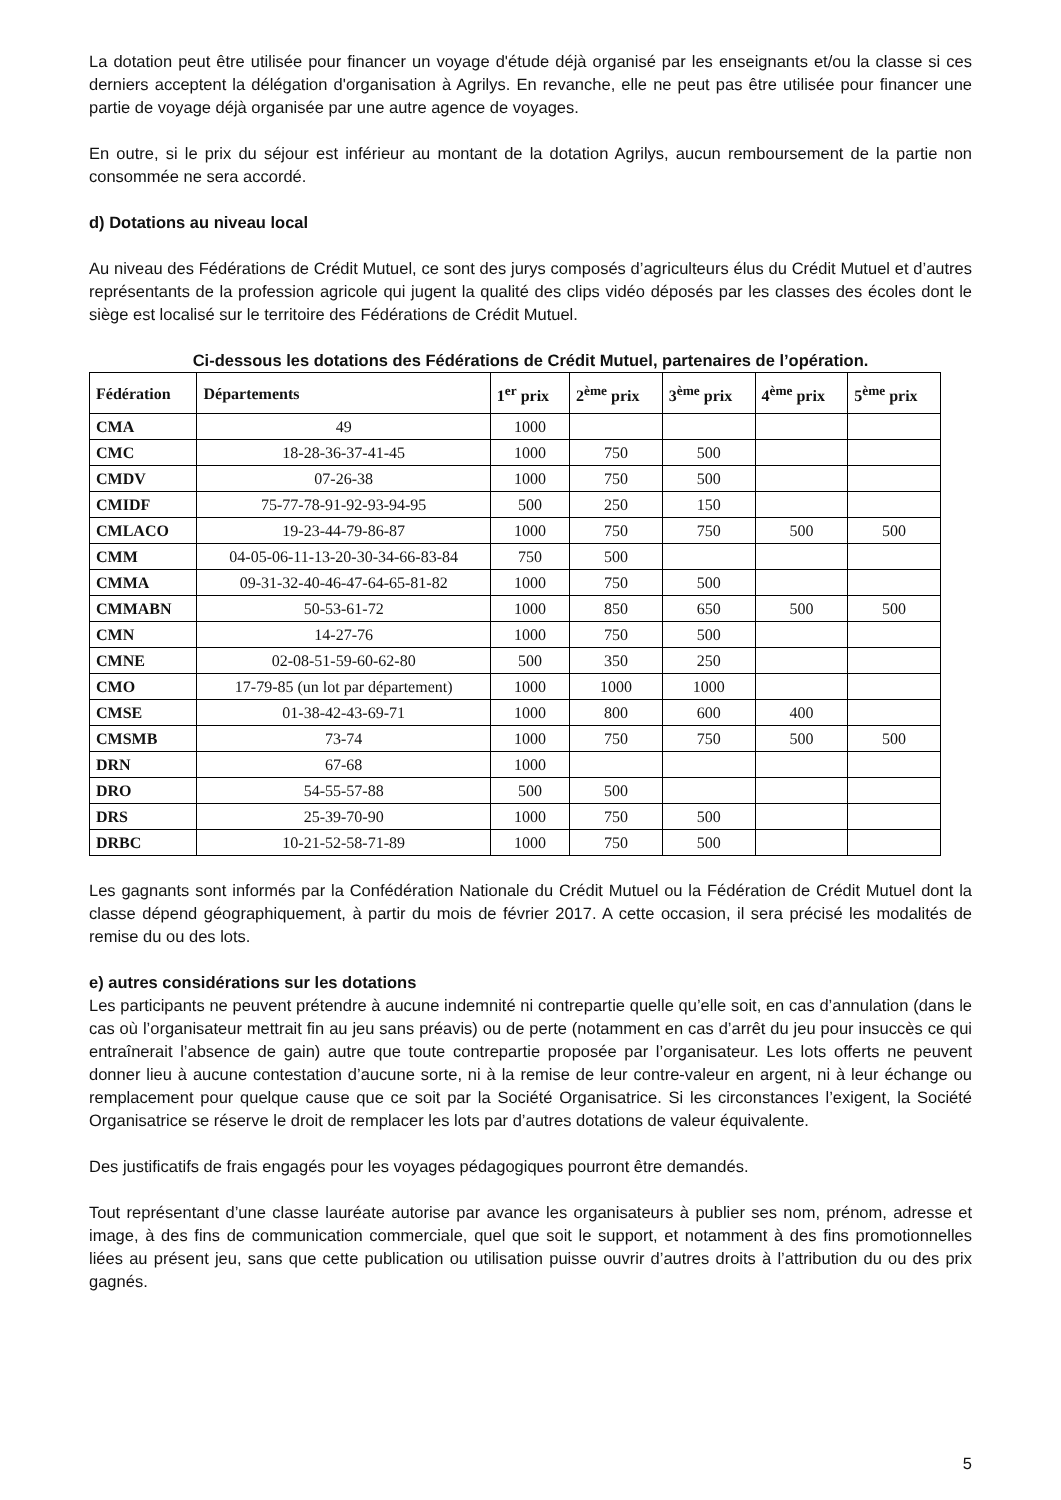La dotation peut être utilisée pour financer un voyage d'étude déjà organisé par les enseignants et/ou la classe si ces derniers acceptent la délégation d'organisation à Agrilys. En revanche, elle ne peut pas être utilisée pour financer une partie de voyage déjà organisée par une autre agence de voyages.
En outre, si le prix du séjour est inférieur au montant de la dotation Agrilys, aucun remboursement de la partie non consommée ne sera accordé.
d) Dotations au niveau local
Au niveau des Fédérations de Crédit Mutuel, ce sont des jurys composés d’agriculteurs élus du Crédit Mutuel et d’autres représentants de la profession agricole qui jugent la qualité des clips vidéo déposés par les classes des écoles dont le siège est localisé sur le territoire des Fédérations de Crédit Mutuel.
Ci-dessous les dotations des Fédérations de Crédit Mutuel, partenaires de l’opération.
| Fédération | Départements | 1<sup>er</sup> prix | 2<sup>ème</sup> prix | 3<sup>ème</sup> prix | 4<sup>ème</sup> prix | 5<sup>ème</sup> prix |
| --- | --- | --- | --- | --- | --- | --- |
| CMA | 49 | 1000 | | | | |
| CMC | 18-28-36-37-41-45 | 1000 | 750 | 500 | | |
| CMDV | 07-26-38 | 1000 | 750 | 500 | | |
| CMIDF | 75-77-78-91-92-93-94-95 | 500 | 250 | 150 | | |
| CMLACO | 19-23-44-79-86-87 | 1000 | 750 | 750 | 500 | 500 |
| CMM | 04-05-06-11-13-20-30-34-66-83-84 | 750 | 500 | | | |
| CMMA | 09-31-32-40-46-47-64-65-81-82 | 1000 | 750 | 500 | | |
| CMMABN | 50-53-61-72 | 1000 | 850 | 650 | 500 | 500 |
| CMN | 14-27-76 | 1000 | 750 | 500 | | |
| CMNE | 02-08-51-59-60-62-80 | 500 | 350 | 250 | | |
| CMO | 17-79-85 (un lot par département) | 1000 | 1000 | 1000 | | |
| CMSE | 01-38-42-43-69-71 | 1000 | 800 | 600 | 400 | |
| CMSMB | 73-74 | 1000 | 750 | 750 | 500 | 500 |
| DRN | 67-68 | 1000 | | | | |
| DRO | 54-55-57-88 | 500 | 500 | | | |
| DRS | 25-39-70-90 | 1000 | 750 | 500 | | |
| DRBC | 10-21-52-58-71-89 | 1000 | 750 | 500 | | |
Les gagnants sont informés par la Confédération Nationale du Crédit Mutuel ou la Fédération de Crédit Mutuel dont la classe dépend géographiquement, à partir du mois de février 2017. A cette occasion, il sera précisé les modalités de remise du ou des lots.
e) autres considérations sur les dotations
Les participants ne peuvent prétendre à aucune indemnité ni contrepartie quelle qu’elle soit, en cas d’annulation (dans le cas où l’organisateur mettrait fin au jeu sans préavis) ou de perte (notamment en cas d’arrêt du jeu pour insuccès ce qui entraînerait l’absence de gain) autre que toute contrepartie proposée par l’organisateur. Les lots offerts ne peuvent donner lieu à aucune contestation d’aucune sorte, ni à la remise de leur contre-valeur en argent, ni à leur échange ou remplacement pour quelque cause que ce soit par la Société Organisatrice. Si les circonstances l’exigent, la Société Organisatrice se réserve le droit de remplacer les lots par d’autres dotations de valeur équivalente.
Des justificatifs de frais engagés pour les voyages pédagogiques pourront être demandés.
Tout représentant d’une classe lauréate autorise par avance les organisateurs à publier ses nom, prénom, adresse et image, à des fins de communication commerciale, quel que soit le support, et notamment à des fins promotionnelles liées au présent jeu, sans que cette publication ou utilisation puisse ouvrir d’autres droits à l’attribution du ou des prix gagnés.
5